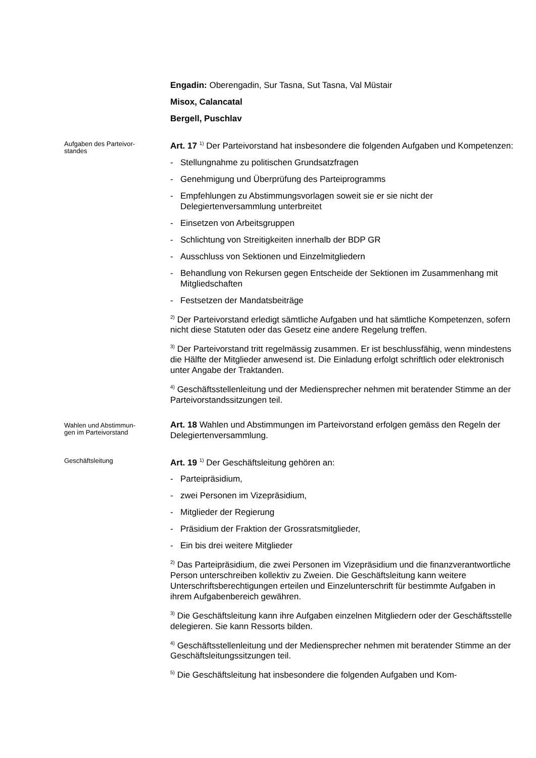Engadin: Oberengadin, Sur Tasna, Sut Tasna, Val Müstair
Misox, Calancatal
Bergell, Puschlav
Aufgaben des Parteivor-
standes
Art. 17 <sup>1)</sup> Der Parteivorstand hat insbesondere die folgenden Aufgaben und Kompetenzen:
- Stellungnahme zu politischen Grundsatzfragen
- Genehmigung und Überprüfung des Parteiprogramms
- Empfehlungen zu Abstimmungsvorlagen soweit sie er sie nicht der Delegiertenversammlung unterbreitet
- Einsetzen von Arbeitsgruppen
- Schlichtung von Streitigkeiten innerhalb der BDP GR
- Ausschluss von Sektionen und Einzelmitgliedern
- Behandlung von Rekursen gegen Entscheide der Sektionen im Zusammenhang mit Mitgliedschaften
- Festsetzen der Mandatsbeiträge
<sup>2)</sup> Der Parteivorstand erledigt sämtliche Aufgaben und hat sämtliche Kompetenzen, sofern nicht diese Statuten oder das Gesetz eine andere Regelung treffen.
<sup>3)</sup> Der Parteivorstand tritt regelmässig zusammen. Er ist beschlussfähig, wenn mindestens die Hälfte der Mitglieder anwesend ist. Die Einladung erfolgt schriftlich oder elektronisch unter Angabe der Traktanden.
<sup>4)</sup> Geschäftsstellenleitung und der Mediensprecher nehmen mit beratender Stimme an der Parteivorstandssitzungen teil.
Wahlen und Abstimmun-
gen im Parteivorstand
Art. 18 Wahlen und Abstimmungen im Parteivorstand erfolgen gemäss den Regeln der Delegiertenversammlung.
Geschäftsleitung
Art. 19 <sup>1)</sup> Der Geschäftsleitung gehören an:
- Parteipräsidium,
- zwei Personen im Vizepräsidium,
- Mitglieder der Regierung
- Präsidium der Fraktion der Grossratsmitglieder,
- Ein bis drei weitere Mitglieder
<sup>2)</sup> Das Parteipräsidium, die zwei Personen im Vizepräsidium und die finanzverantwortliche Person unterschreiben kollektiv zu Zweien. Die Geschäftsleitung kann weitere Unterschriftsberechtigungen erteilen und Einzelunterschrift für bestimmte Aufgaben in ihrem Aufgabenbereich gewähren.
<sup>3)</sup> Die Geschäftsleitung kann ihre Aufgaben einzelnen Mitgliedern oder der Geschäftsstelle delegieren. Sie kann Ressorts bilden.
<sup>4)</sup> Geschäftsstellenleitung und der Mediensprecher nehmen mit beratender Stimme an der Geschäftsleitungssitzungen teil.
<sup>5)</sup> Die Geschäftsleitung hat insbesondere die folgenden Aufgaben und Kom-